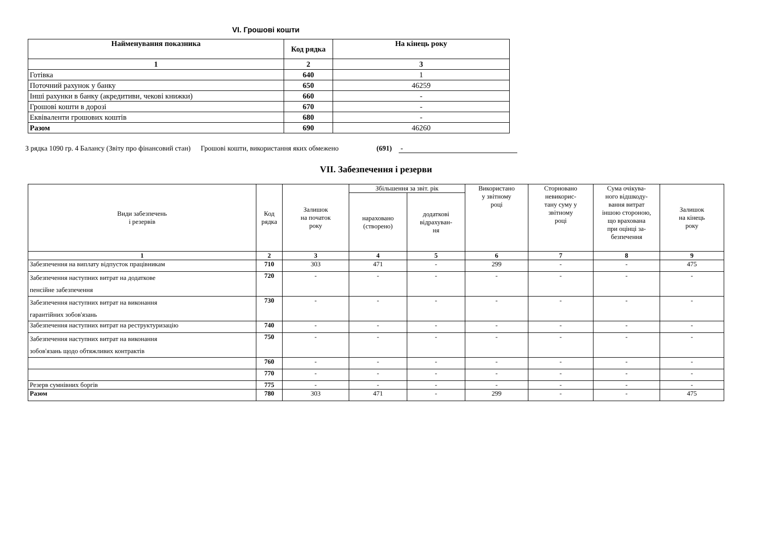VI. Грошові кошти
| Найменування показника | Код рядка | На кінець року |
| --- | --- | --- |
| 1 | 2 | 3 |
| Готівка | 640 | 1 |
| Поточний рахунок у банку | 650 | 46259 |
| Інші рахунки в банку (акредитиви, чекові книжки) | 660 | - |
| Грошові кошти в дорозі | 670 | - |
| Еквіваленти грошових коштів | 680 | - |
| Разом | 690 | 46260 |
З рядка 1090 гр. 4 Балансу (Звіту про фінансовий стан) Грошові кошти, використання яких обмежено (691) -
VII. Забезпечення і резерви
| Види забезпечень і резервів | Код рядка | Залишок на початок року | Збільшення за звіт. рік | | Використано у звітному році | Сторновано невикорис- тану суму у звітному році | Сума очікува- ного відшкоду- вання витрат іншою стороною, що врахована при оцінці за- безпечення | Залишок на кінець року |
| | | | нараховано (створено) | додаткові відрахуван- ня | | | | |
| 1 | 2 | 3 | 4 | 5 | 6 | 7 | 8 | 9 |
| Забезпечення на виплату відпусток працівникам | 710 | 303 | 471 | - | 299 | - | - | 475 |
| Забезпечення наступних витрат на додаткове пенсійне забезпечення | 720 | - | - | - | - | - | - | - |
| Забезпечення наступних витрат на виконання гарантійних зобов'язань | 730 | - | - | - | - | - | - | - |
| Забезпечення наступних витрат на реструктуризацію | 740 | - | - | - | - | - | - | - |
| Забезпечення наступних витрат на виконання зобов'язань щодо обтяжливих контрактів | 750 | - | - | - | - | - | - | - |
| | 760 | - | - | - | - | - | - | - |
| | 770 | - | - | - | - | - | - | - |
| Резерв сумнівних боргів | 775 | - | - | - | - | - | - | - |
| Разом | 780 | 303 | 471 | - | 299 | - | - | 475 |